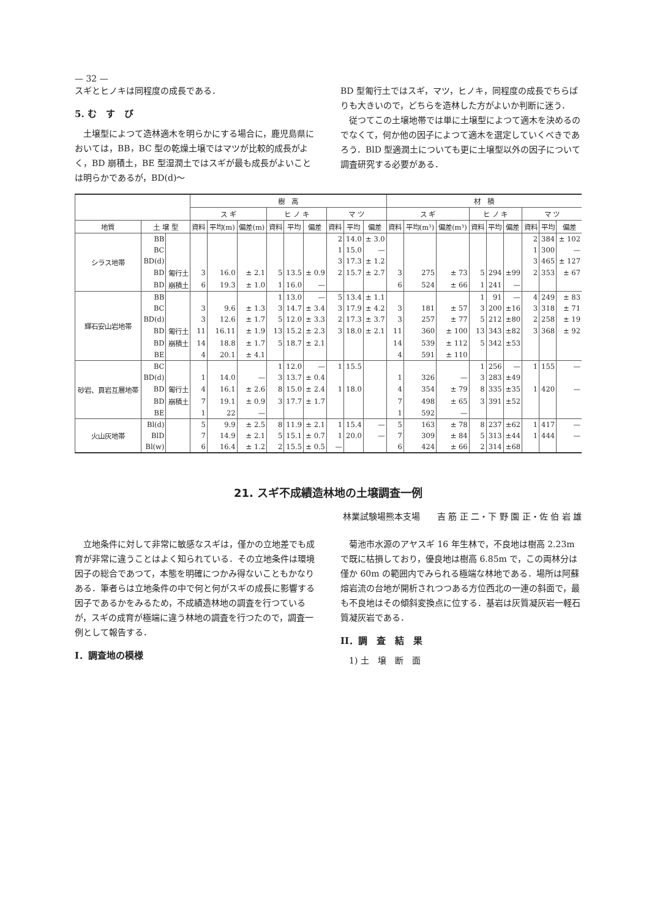— 32 —
スギとヒノキは同程度の成長である．
5. む　す　び
　土壌型によつて造林適木を明らかにする場合に，鹿児島県においては，BB，BC 型の乾燥土壌ではマツが比較的成長がよく，BD 崩積土，BE 型湿潤土ではスギが最も成長がよいことは明らかであるが，BD(d)～
BD 型匍行土ではスギ，マツ，ヒノキ，同程度の成長でちらばりも大きいので，どちらを造林した方がよいか判断に迷う．
　従つてこの土壌地帯では単に土壌型によつて適木を決めるのでなくて，何か他の因子によつて適木を選定していくべきであろう．BlD 型適潤土についても更に土壌型以外の因子について調査研究する必要がある．
| | | | 樹 高 | | | | | | | | | 材 積 | | | | | | | | |
| --- | --- | --- | --- | --- | --- | --- | --- | --- | --- | --- | --- | --- | --- | --- | --- | --- | --- | --- | --- | --- |
| | | | ス ギ | | | ヒ ノ キ | | | マ ツ | | | ス ギ | | | ヒ ノ キ | | | マ ツ | | |
| 地質 | 土 壌 型 | | 資料 | 平均(m) | 偏差(m) | 資料 | 平均 | 偏差 | 資料 | 平均 | 偏差 | 資料 | 平均(m³) | 偏差(m³) | 資料 | 平均 | 偏差 | 資料 | 平均 | 偏差 |
| シラス地帯 | BB | | | | | | | | 2 | 14.0 | ± 3.0 | | | | | | | 2 | 384 | ± 102 |
| | BC | | | | | | | | 1 | 15.0 | — | | | | | | | 1 | 300 | — |
| | BD(d) | | | | | | | | 3 | 17.3 | ± 1.2 | | | | | | | 3 | 465 | ± 127 |
| | BD | 匍行土 | 3 | 16.0 | ± 2.1 | 5 | 13.5 | ± 0.9 | 2 | 15.7 | ± 2.7 | 3 | 275 | ± 73 | 5 | 294 | ±99 | 2 | 353 | ± 67 |
| | BD | 崩積土 | 6 | 19.3 | ± 1.0 | 1 | 16.0 | — | | | | 6 | 524 | ± 66 | 1 | 241 | — | | | |
| 輝石安山岩地帯 | BB | | | | | 1 | 13.0 | — | 5 | 13.4 | ± 1.1 | | | | 1 | 91 | — | 4 | 249 | ± 83 |
| | BC | | 3 | 9.6 | ± 1.3 | 3 | 14.7 | ± 3.4 | 3 | 17.9 | ± 4.2 | 3 | 181 | ± 57 | 3 | 200 | ±16 | 3 | 318 | ± 71 |
| | BD(d) | | 3 | 12.6 | ± 1.7 | 5 | 12.0 | ± 3.3 | 2 | 17.3 | ± 3.7 | 3 | 257 | ± 77 | 5 | 212 | ±80 | 2 | 258 | ± 19 |
| | BD | 匍行土 | 11 | 16.11 | ± 1.9 | 13 | 15.2 | ± 2.3 | 3 | 18.0 | ± 2.1 | 11 | 360 | ± 100 | 13 | 343 | ±82 | 3 | 368 | ± 92 |
| | BD | 崩積土 | 14 | 18.8 | ± 1.7 | 5 | 18.7 | ± 2.1 | | | | 14 | 539 | ± 112 | 5 | 342 | ±53 | | | |
| | BE | | 4 | 20.1 | ± 4.1 | | | | | | | 4 | 591 | ± 110 | | | | | | |
| 砂岩、頁岩互層地帯 | BC | | | | | 1 | 12.0 | — | 1 | 15.5 | | | | | 1 | 256 | — | 1 | 155 | — |
| | BD(d) | | 1 | 14.0 | — | 3 | 13.7 | ± 0.4 | | | | 1 | 326 | — | 3 | 283 | ±49 | | | |
| | BD | 匍行土 | 4 | 16.1 | ± 2.6 | 8 | 15.0 | ± 2.4 | 1 | 18.0 | | 4 | 354 | ± 79 | 8 | 335 | ±35 | 1 | 420 | — |
| | BD | 崩積土 | 7 | 19.1 | ± 0.9 | 3 | 17.7 | ± 1.7 | | | | 7 | 498 | ± 65 | 3 | 391 | ±52 | | | |
| | BE | | 1 | 22 | — | | | | | | | 1 | 592 | — | | | | | | |
| 火山灰地帯 | Bl(d) | | 5 | 9.9 | ± 2.5 | 8 | 11.9 | ± 2.1 | 1 | 15.4 | — | 5 | 163 | ± 78 | 8 | 237 | ±62 | 1 | 417 | — |
| | BlD | | 7 | 14.9 | ± 2.1 | 5 | 15.1 | ± 0.7 | 1 | 20.0 | — | 7 | 309 | ± 84 | 5 | 313 | ±44 | 1 | 444 | — |
| | Bl(w) | | 6 | 16.4 | ± 1.2 | 2 | 15.5 | ± 0.5 | — | | | 6 | 424 | ± 66 | 2 | 314 | ±68 | | | |
21. スギ不成績造林地の土壌調査一例
林業試験場熊本支場　　吉 筋 正 二・下 野 園 正・佐 伯 岩 雄
　立地条件に対して非常に敏感なスギは，僅かの立地差でも成育が非常に違うことはよく知られている．その立地条件は環境因子の総合であつて，本態を明確につかみ得ないこともかなりある．筆者らは立地条件の中で何と何がスギの成長に影響する因子であるかをみるため，不成績造林地の調査を行つているが，スギの成育が極端に違う林地の調査を行つたので，調査一例として報告する．
I．調査地の模様
　菊池市水源のアヤスギ 16 年生林で，不良地は樹高 2.23m で既に枯損しており，優良地は樹高 6.85m で，この両林分は僅か 60m の範囲内でみられる極端な林地である．場所は阿蘇熔岩流の台地が開析されつつある方位西北の一連の斜面で，最も不良地はその傾斜変換点に位する．基岩は灰質凝灰岩一軽石質凝灰岩である．
II．調　査　結　果
　1) 土　壌　断　面